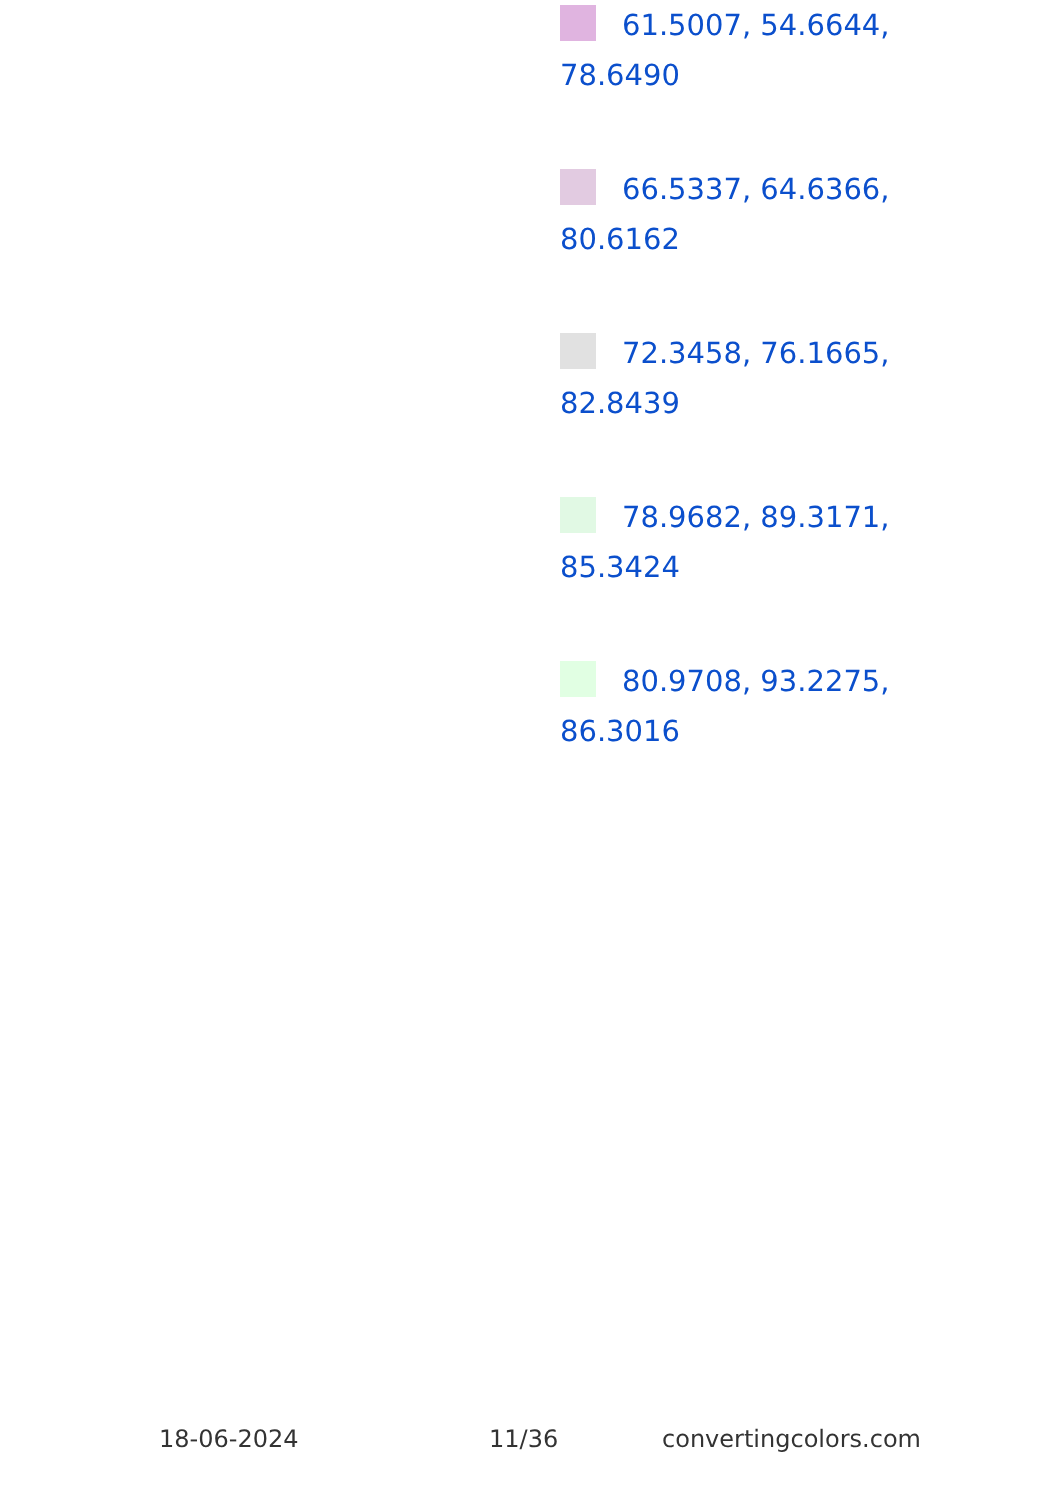61.5007, 54.6644, 78.6490
66.5337, 64.6366, 80.6162
72.3458, 76.1665, 82.8439
78.9682, 89.3171, 85.3424
80.9708, 93.2275, 86.3016
18-06-2024 11/36 convertingcolors.com